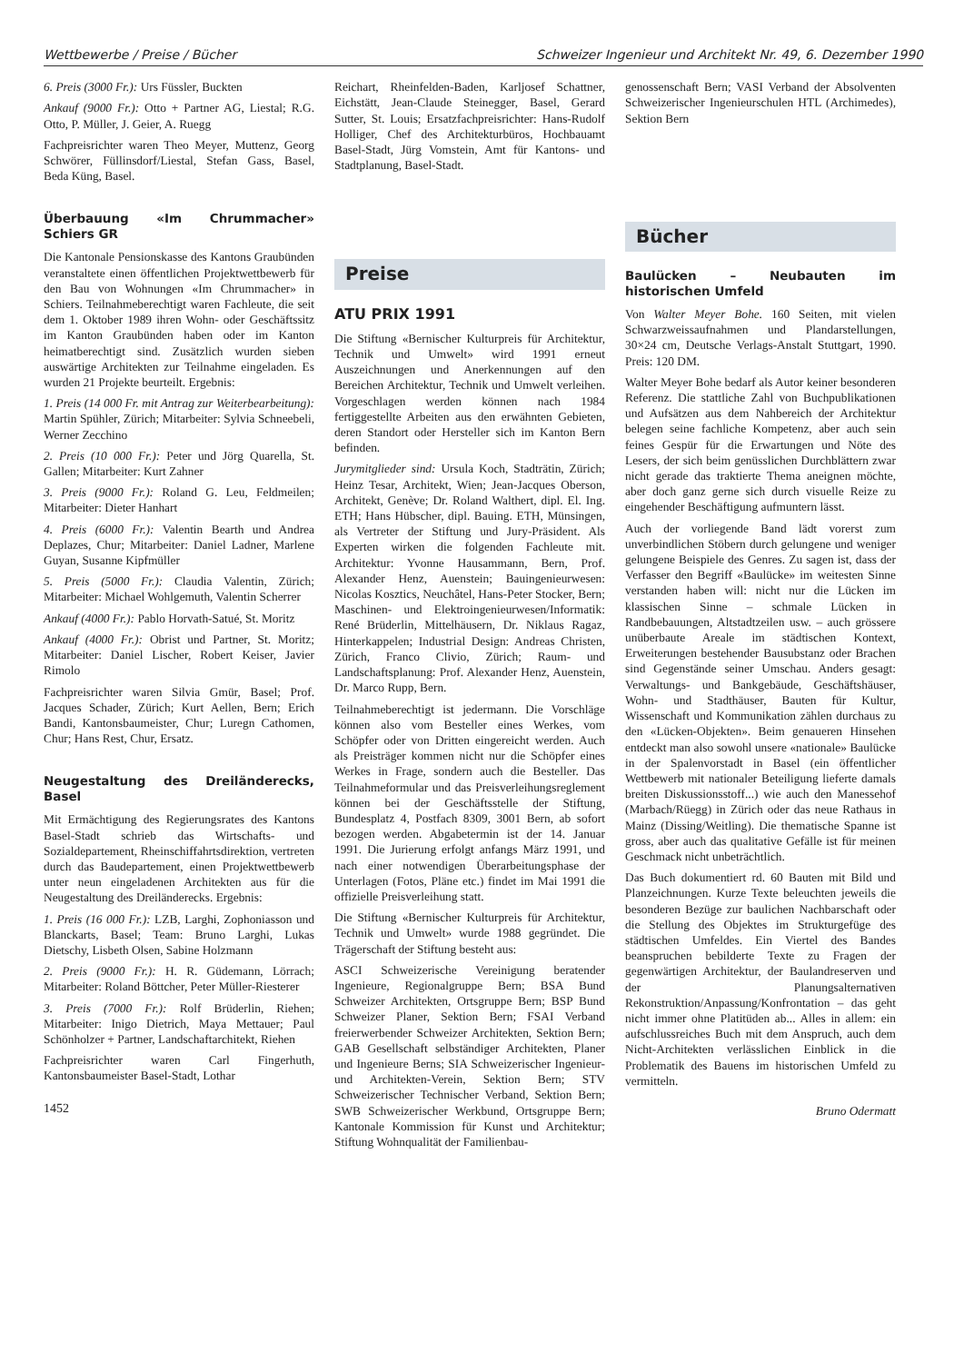Wettbewerbe / Preise / Bücher Schweizer Ingenieur und Architekt Nr. 49, 6. Dezember 1990
6. Preis (3000 Fr.): Urs Füssler, Buckten
Ankauf (9000 Fr.): Otto + Partner AG, Liestal; R.G. Otto, P. Müller, J. Geier, A. Ruegg
Fachpreisrichter waren Theo Meyer, Muttenz, Georg Schwörer, Füllinsdorf/Liestal, Stefan Gass, Basel, Beda Küng, Basel.
Überbauung «Im Chrummacher» Schiers GR
Die Kantonale Pensionskasse des Kantons Graubünden veranstaltete einen öffentlichen Projektwettbewerb für den Bau von Wohnungen «Im Chrummacher» in Schiers. Teilnahmeberechtigt waren Fachleute, die seit dem 1. Oktober 1989 ihren Wohn- oder Geschäftssitz im Kanton Graubünden haben oder im Kanton heimatberechtigt sind. Zusätzlich wurden sieben auswärtige Architekten zur Teilnahme eingeladen. Es wurden 21 Projekte beurteilt. Ergebnis:
1. Preis (14 000 Fr. mit Antrag zur Weiterbearbeitung): Martin Spühler, Zürich; Mitarbeiter: Sylvia Schneebeli, Werner Zecchino
2. Preis (10 000 Fr.): Peter und Jörg Quarella, St. Gallen; Mitarbeiter: Kurt Zahner
3. Preis (9000 Fr.): Roland G. Leu, Feldmeilen; Mitarbeiter: Dieter Hanhart
4. Preis (6000 Fr.): Valentin Bearth und Andrea Deplazes, Chur; Mitarbeiter: Daniel Ladner, Marlene Guyan, Susanne Kipfmüller
5. Preis (5000 Fr.): Claudia Valentin, Zürich; Mitarbeiter: Michael Wohlgemuth, Valentin Scherrer
Ankauf (4000 Fr.): Pablo Horvath-Satué, St. Moritz
Ankauf (4000 Fr.): Obrist und Partner, St. Moritz; Mitarbeiter: Daniel Lischer, Robert Keiser, Javier Rimolo
Fachpreisrichter waren Silvia Gmür, Basel; Prof. Jacques Schader, Zürich; Kurt Aellen, Bern; Erich Bandi, Kantonsbaumeister, Chur; Luregn Cathomen, Chur; Hans Rest, Chur, Ersatz.
Neugestaltung des Dreiländerecks, Basel
Mit Ermächtigung des Regierungsrates des Kantons Basel-Stadt schrieb das Wirtschafts- und Sozialdepartement, Rheinschiffahrtsdirektion, vertreten durch das Baudepartement, einen Projektwettbewerb unter neun eingeladenen Architekten aus für die Neugestaltung des Dreiländerecks. Ergebnis:
1. Preis (16 000 Fr.): LZB, Larghi, Zophoniasson und Blanckarts, Basel; Team: Bruno Larghi, Lukas Dietschy, Lisbeth Olsen, Sabine Holzmann
2. Preis (9000 Fr.): H. R. Güdemann, Lörrach; Mitarbeiter: Roland Böttcher, Peter Müller-Riesterer
3. Preis (7000 Fr.): Rolf Brüderlin, Riehen; Mitarbeiter: Inigo Dietrich, Maya Mettauer; Paul Schönholzer + Partner, Landschaftarchitekt, Riehen
Fachpreisrichter waren Carl Fingerhuth, Kantonsbaumeister Basel-Stadt, Lothar
1452
Reichart, Rheinfelden-Baden, Karljosef Schattner, Eichstätt, Jean-Claude Steinegger, Basel, Gerard Sutter, St. Louis; Ersatzfachpreisrichter: Hans-Rudolf Holliger, Chef des Architekturbüros, Hochbauamt Basel-Stadt, Jürg Vomstein, Amt für Kantons- und Stadtplanung, Basel-Stadt.
Preise
ATU PRIX 1991
Die Stiftung «Bernischer Kulturpreis für Architektur, Technik und Umwelt» wird 1991 erneut Auszeichnungen und Anerkennungen auf den Bereichen Architektur, Technik und Umwelt verleihen. Vorgeschlagen werden können nach 1984 fertiggestellte Arbeiten aus den erwähnten Gebieten, deren Standort oder Hersteller sich im Kanton Bern befinden.
Jurymitglieder sind: Ursula Koch, Stadträtin, Zürich; Heinz Tesar, Architekt, Wien; Jean-Jacques Oberson, Architekt, Genève; Dr. Roland Walthert, dipl. El. Ing. ETH; Hans Hübscher, dipl. Bauing. ETH, Münsingen, als Vertreter der Stiftung und Jury-Präsident. Als Experten wirken die folgenden Fachleute mit. Architektur: Yvonne Hausammann, Bern, Prof. Alexander Henz, Auenstein; Bauingenieurwesen: Nicolas Kosztics, Neuchâtel, Hans-Peter Stocker, Bern; Maschinen- und Elektroingenieurwesen/Informatik: René Brüderlin, Mittelhäusern, Dr. Niklaus Ragaz, Hinterkappelen; Industrial Design: Andreas Christen, Zürich, Franco Clivio, Zürich; Raum- und Landschaftsplanung: Prof. Alexander Henz, Auenstein, Dr. Marco Rupp, Bern.
Teilnahmeberechtigt ist jedermann. Die Vorschläge können also vom Besteller eines Werkes, vom Schöpfer oder von Dritten eingereicht werden. Auch als Preisträger kommen nicht nur die Schöpfer eines Werkes in Frage, sondern auch die Besteller. Das Teilnahmeformular und das Preisverleihungsreglement können bei der Geschäftsstelle der Stiftung, Bundesplatz 4, Postfach 8309, 3001 Bern, ab sofort bezogen werden. Abgabetermin ist der 14. Januar 1991. Die Jurierung erfolgt anfangs März 1991, und nach einer notwendigen Überarbeitungsphase der Unterlagen (Fotos, Pläne etc.) findet im Mai 1991 die offizielle Preisverleihung statt.
Die Stiftung «Bernischer Kulturpreis für Architektur, Technik und Umwelt» wurde 1988 gegründet. Die Trägerschaft der Stiftung besteht aus:
ASCI Schweizerische Vereinigung beratender Ingenieure, Regionalgruppe Bern; BSA Bund Schweizer Architekten, Ortsgruppe Bern; BSP Bund Schweizer Planer, Sektion Bern; FSAI Verband freierwerbender Schweizer Architekten, Sektion Bern; GAB Gesellschaft selbständiger Architekten, Planer und Ingenieure Berns; SIA Schweizerischer Ingenieur- und Architekten-Verein, Sektion Bern; STV Schweizerischer Technischer Verband, Sektion Bern; SWB Schweizerischer Werkbund, Ortsgruppe Bern; Kantonale Kommission für Kunst und Architektur; Stiftung Wohnqualität der Familienbau-
genossenschaft Bern; VASI Verband der Absolventen Schweizerischer Ingenieurschulen HTL (Archimedes), Sektion Bern
Bücher
Baulücken – Neubauten im historischen Umfeld
Von Walter Meyer Bohe. 160 Seiten, mit vielen Schwarzweissaufnahmen und Plandarstellungen, 30×24 cm, Deutsche Verlags-Anstalt Stuttgart, 1990. Preis: 120 DM.
Walter Meyer Bohe bedarf als Autor keiner besonderen Referenz. Die stattliche Zahl von Buchpublikationen und Aufsätzen aus dem Nahbereich der Architektur belegen seine fachliche Kompetenz, aber auch sein feines Gespür für die Erwartungen und Nöte des Lesers, der sich beim genüsslichen Durchblättern zwar nicht gerade das traktierte Thema aneignen möchte, aber doch ganz gerne sich durch visuelle Reize zu eingehender Beschäftigung aufmuntern lässt.
Auch der vorliegende Band lädt vorerst zum unverbindlichen Stöbern durch gelungene und weniger gelungene Beispiele des Genres. Zu sagen ist, dass der Verfasser den Begriff «Baulücke» im weitesten Sinne verstanden haben will: nicht nur die Lücken im klassischen Sinne – schmale Lücken in Randbebauungen, Altstadtzeilen usw. – auch grössere unüberbaute Areale im städtischen Kontext, Erweiterungen bestehender Bausubstanz oder Brachen sind Gegenstände seiner Umschau. Anders gesagt: Verwaltungs- und Bankgebäude, Geschäftshäuser, Wohn- und Stadthäuser, Bauten für Kultur, Wissenschaft und Kommunikation zählen durchaus zu den «Lücken-Objekten». Beim genaueren Hinsehen entdeckt man also sowohl unsere «nationale» Baulücke in der Spalenvorstadt in Basel (ein öffentlicher Wettbewerb mit nationaler Beteiligung lieferte damals breiten Diskussionsstoff...) wie auch den Manessehof (Marbach/Rüegg) in Zürich oder das neue Rathaus in Mainz (Dissing/Weitling). Die thematische Spanne ist gross, aber auch das qualitative Gefälle ist für meinen Geschmack nicht unbeträchtlich.
Das Buch dokumentiert rd. 60 Bauten mit Bild und Planzeichnungen. Kurze Texte beleuchten jeweils die besonderen Bezüge zur baulichen Nachbarschaft oder die Stellung des Objektes im Strukturgefüge des städtischen Umfeldes. Ein Viertel des Bandes beanspruchen bebilderte Texte zu Fragen der gegenwärtigen Architektur, der Baulandreserven und der Planungsalternativen Rekonstruktion/Anpassung/Konfrontation – das geht nicht immer ohne Platitüden ab... Alles in allem: ein aufschlussreiches Buch mit dem Anspruch, auch dem Nicht-Architekten verlässlichen Einblick in die Problematik des Bauens im historischen Umfeld zu vermitteln.
Bruno Odermatt